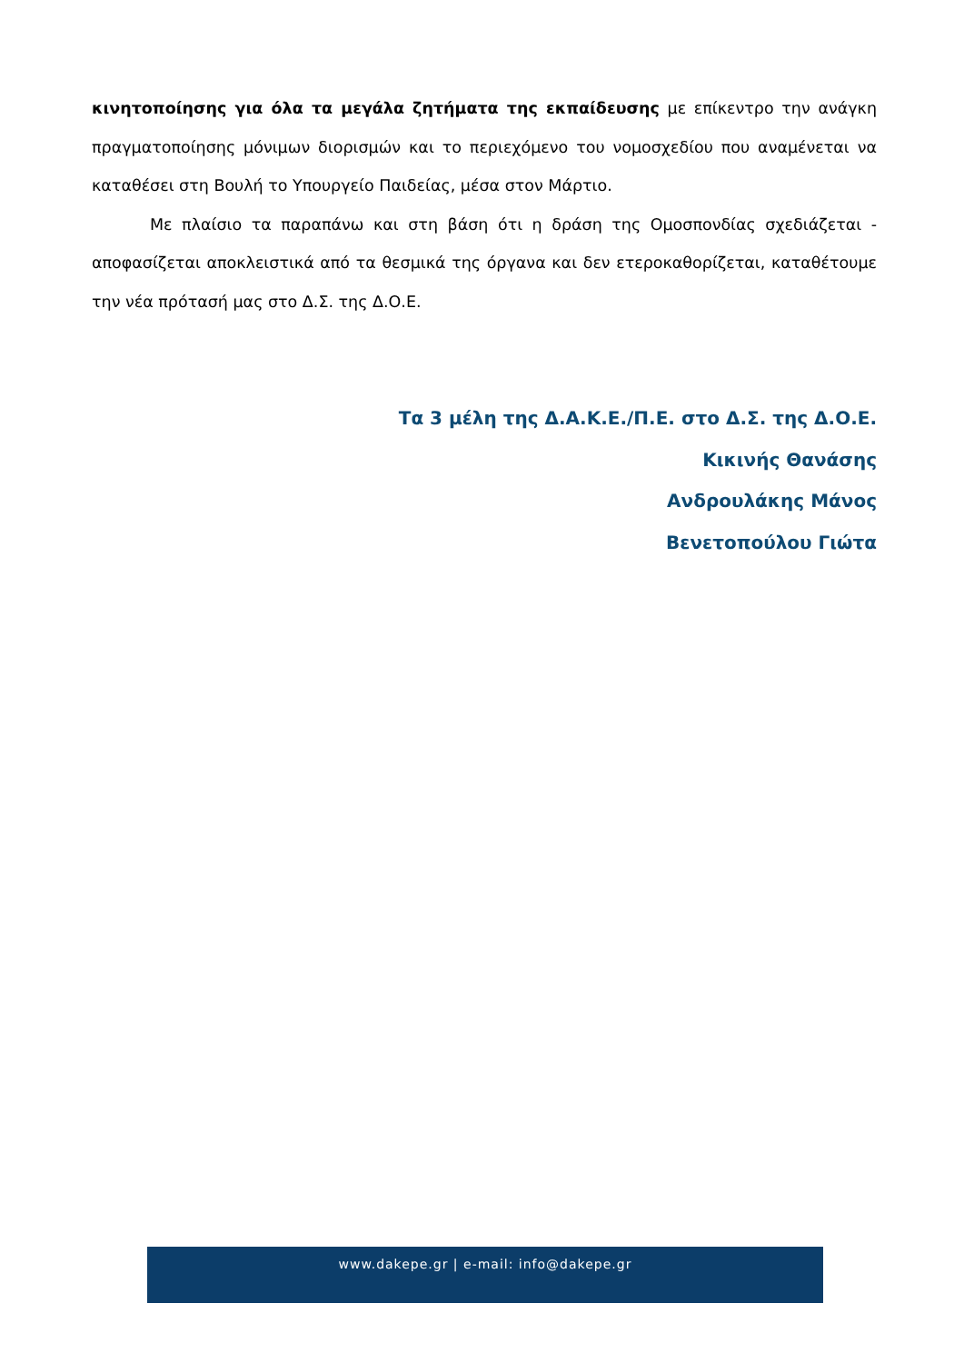κινητοποίησης για όλα τα μεγάλα ζητήματα της εκπαίδευσης με επίκεντρο την ανάγκη πραγματοποίησης μόνιμων διορισμών και το περιεχόμενο του νομοσχεδίου που αναμένεται να καταθέσει στη Βουλή το Υπουργείο Παιδείας, μέσα στον Μάρτιο.
Με πλαίσιο τα παραπάνω και στη βάση ότι η δράση της Ομοσπονδίας σχεδιάζεται - αποφασίζεται αποκλειστικά από τα θεσμικά της όργανα και δεν ετεροκαθορίζεται, καταθέτουμε την νέα πρότασή μας στο Δ.Σ. της Δ.Ο.Ε.
Τα 3 μέλη της Δ.Α.Κ.Ε./Π.Ε. στο Δ.Σ. της Δ.Ο.Ε.
Κικινής Θανάσης
Ανδρουλάκης Μάνος
Βενετοπούλου Γιώτα
www.dakepe.gr | e-mail: info@dakepe.gr